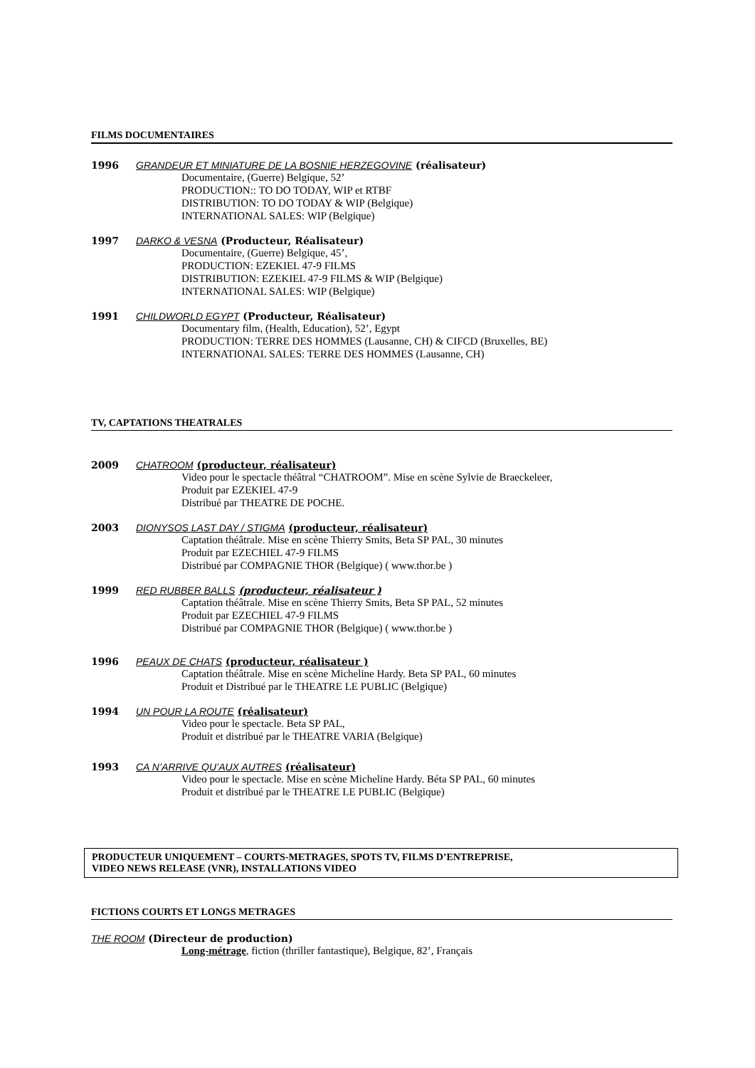FILMS DOCUMENTAIRES
1996 GRANDEUR ET MINIATURE DE LA BOSNIE HERZEGOVINE (réalisateur)
Documentaire, (Guerre) Belgique, 52’
PRODUCTION:: TO DO TODAY, WIP et RTBF
DISTRIBUTION: TO DO TODAY & WIP (Belgique)
INTERNATIONAL SALES: WIP (Belgique)
1997 DARKO & VESNA (Producteur, Réalisateur)
Documentaire, (Guerre) Belgique, 45’,
PRODUCTION: EZEKIEL 47-9 FILMS
DISTRIBUTION: EZEKIEL 47-9 FILMS & WIP (Belgique)
INTERNATIONAL SALES: WIP (Belgique)
1991 CHILDWORLD EGYPT (Producteur, Réalisateur)
Documentary film, (Health, Education), 52’, Egypt
PRODUCTION: TERRE DES HOMMES (Lausanne, CH) & CIFCD (Bruxelles, BE)
INTERNATIONAL SALES: TERRE DES HOMMES (Lausanne, CH)
TV, CAPTATIONS THEATRALES
2009 CHATROOM (producteur, réalisateur)
Video pour le spectacle théâtral “CHATROOM”. Mise en scène Sylvie de Braeckeleer,
Produit par EZEKIEL 47-9
Distribué par THEATRE DE POCHE.
2003 DIONYSOS LAST DAY / STIGMA (producteur, réalisateur)
Captation théâtrale. Mise en scène Thierry Smits, Beta SP PAL, 30 minutes
Produit par EZECHIEL 47-9 FILMS
Distribué par COMPAGNIE THOR (Belgique) ( www.thor.be )
1999 RED RUBBER BALLS (producteur, réalisateur )
Captation théâtrale. Mise en scène Thierry Smits, Beta SP PAL, 52 minutes
Produit par EZECHIEL 47-9 FILMS
Distribué par COMPAGNIE THOR (Belgique) ( www.thor.be )
1996 PEAUX DE CHATS (producteur, réalisateur )
Captation théâtrale. Mise en scène Micheline Hardy. Beta SP PAL, 60 minutes
Produit et Distribué par le THEATRE LE PUBLIC (Belgique)
1994 UN POUR LA ROUTE (réalisateur)
Video pour le spectacle. Beta SP PAL,
Produit et distribué par le THEATRE VARIA (Belgique)
1993 CA N’ARRIVE QU’AUX AUTRES (réalisateur)
Video pour le spectacle. Mise en scène Micheline Hardy. Béta SP PAL, 60 minutes
Produit et distribué par le THEATRE LE PUBLIC (Belgique)
PRODUCTEUR UNIQUEMENT – COURTS-METRAGES, SPOTS TV, FILMS D’ENTREPRISE,
VIDEO NEWS RELEASE (VNR), INSTALLATIONS VIDEO
FICTIONS COURTS ET LONGS METRAGES
THE ROOM (Directeur de production)
Long-métrage, fiction (thriller fantastique), Belgique, 82’, Français